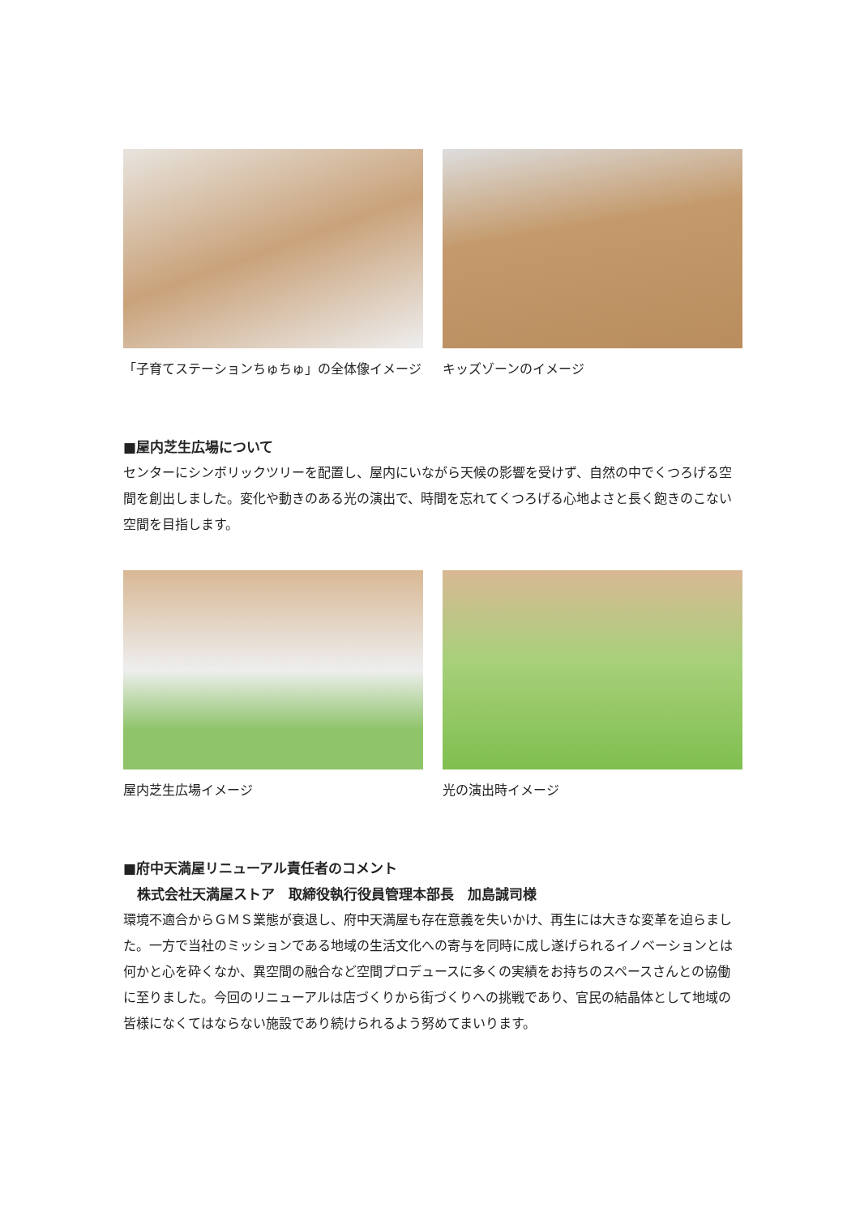「子育てステーションちゅちゅ」の全体像イメージ キッズゾーンのイメージ
■屋内芝生広場について
センターにシンボリックツリーを配置し、屋内にいながら天候の影響を受けず、自然の中でくつろげる空間を創出しました。変化や動きのある光の演出で、時間を忘れてくつろげる心地よさと長く飽きのこない空間を目指します。
屋内芝生広場イメージ 光の演出時イメージ
■府中天満屋リニューアル責任者のコメント
　株式会社天満屋ストア　取締役執行役員管理本部長　加島誠司様
環境不適合からＧＭＳ業態が衰退し、府中天満屋も存在意義を失いかけ、再生には大きな変革を迫らました。一方で当社のミッションである地域の生活文化への寄与を同時に成し遂げられるイノベーションとは何かと心を砕くなか、異空間の融合など空間プロデュースに多くの実績をお持ちのスペースさんとの協働に至りました。今回のリニューアルは店づくりから街づくりへの挑戦であり、官民の結晶体として地域の皆様になくてはならない施設であり続けられるよう努めてまいります。